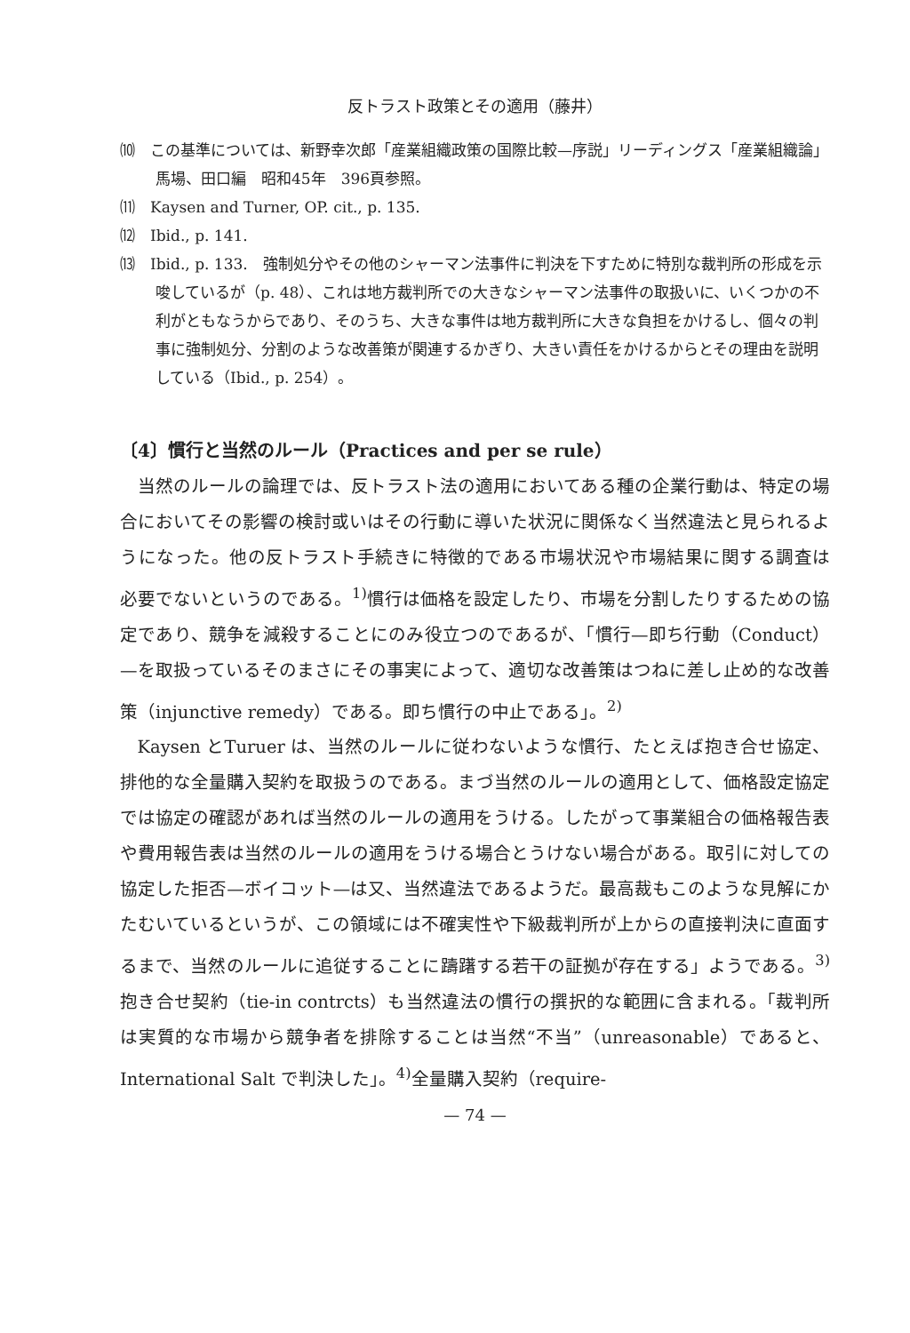反トラスト政策とその適用（藤井）
⑽　この基準については、新野幸次郎「産業組織政策の国際比較—序説」リーディングス「産業組織論」馬場、田口編　昭和45年　396頁参照。
⑾　Kaysen and Turner, OP. cit., p. 135.
⑿　Ibid., p. 141.
⒀　Ibid., p. 133.　強制処分やその他のシャーマン法事件に判決を下すために特別な裁判所の形成を示唆しているが（p. 48）、これは地方裁判所での大きなシャーマン法事件の取扱いに、いくつかの不利がともなうからであり、そのうち、大きな事件は地方裁判所に大きな負担をかけるし、個々の判事に強制処分、分割のような改善策が関連するかぎり、大きい責任をかけるからとその理由を説明している（Ibid., p. 254）。
〔4〕慣行と当然のルール（Practices and per se rule）
当然のルールの論理では、反トラスト法の適用においてある種の企業行動は、特定の場合においてその影響の検討或いはその行動に導いた状況に関係なく当然違法と見られるようになった。他の反トラスト手続きに特徴的である市場状況や市場結果に関する調査は必要でないというのである。<sup>1)</sup>慣行は価格を設定したり、市場を分割したりするための協定であり、競争を減殺することにのみ役立つのであるが、「慣行—即ち行動（Conduct）—を取扱っているそのまさにその事実によって、適切な改善策はつねに差し止め的な改善策（injunctive remedy）である。即ち慣行の中止である」。<sup>2)</sup>
Kaysen とTuruer は、当然のルールに従わないような慣行、たとえば抱き合せ協定、排他的な全量購入契約を取扱うのである。まづ当然のルールの適用として、価格設定協定では協定の確認があれば当然のルールの適用をうける。したがって事業組合の価格報告表や費用報告表は当然のルールの適用をうける場合とうけない場合がある。取引に対しての協定した拒否—ボイコット—は又、当然違法であるようだ。最高裁もこのような見解にかたむいているというが、この領域には不確実性や下級裁判所が上からの直接判決に直面するまで、当然のルールに追従することに躊躇する若干の証拠が存在する」ようである。<sup>3)</sup>抱き合せ契約（tie-in contrcts）も当然違法の慣行の撰択的な範囲に含まれる。「裁判所は実質的な市場から競争者を排除することは当然“不当”（unreasonable）であると、International Salt で判決した」。<sup>4)</sup>全量購入契約（require-
— 74 —